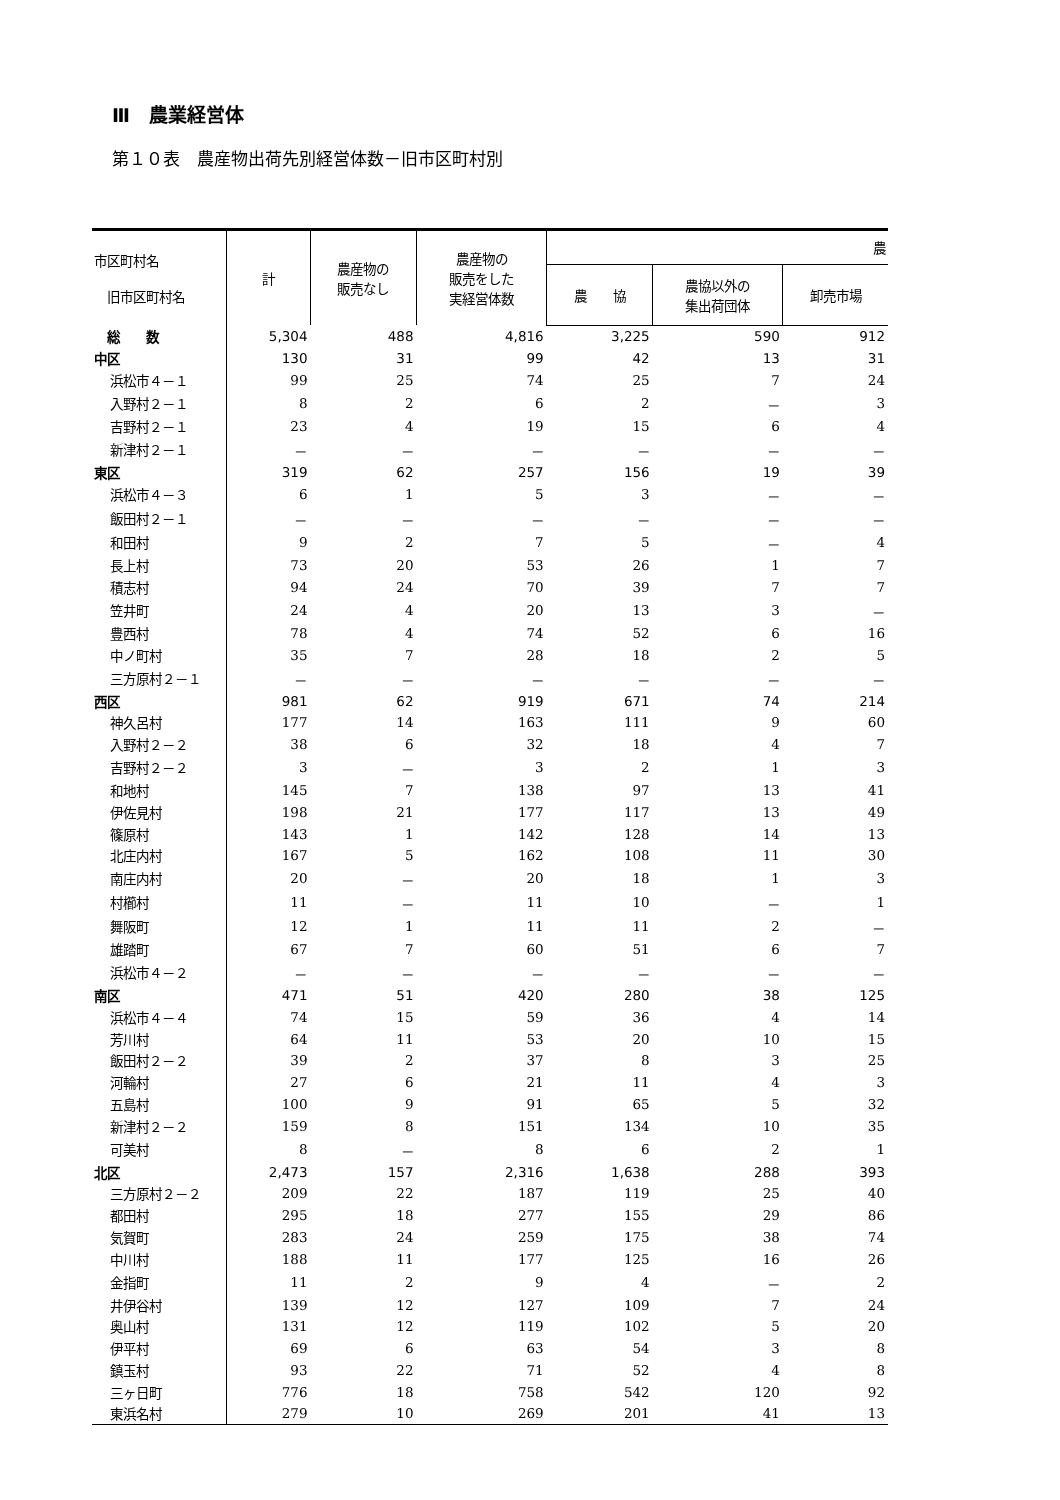Ⅲ　農業経営体
第１０表　農産物出荷先別経営体数－旧市区町村別
| 市区町村名 旧市区町村名 | 計 | 農産物の 販売なし | 農産物の 販売をした 実経営体数 | 農 | | |
| --- | --- | --- | --- | --- | --- | --- |
| | | | | 農 協 | 農協以外の 集出荷団体 | 卸売市場 |
| 総 数 | 5,304 | 488 | 4,816 | 3,225 | 590 | 912 |
| 中区 | 130 | 31 | 99 | 42 | 13 | 31 |
| 浜松市４－１ | 99 | 25 | 74 | 25 | 7 | 24 |
| 入野村２－１ | 8 | 2 | 6 | 2 | － | 3 |
| 吉野村２－１ | 23 | 4 | 19 | 15 | 6 | 4 |
| 新津村２－１ | － | － | － | － | － | － |
| 東区 | 319 | 62 | 257 | 156 | 19 | 39 |
| 浜松市４－３ | 6 | 1 | 5 | 3 | － | － |
| 飯田村２－１ | － | － | － | － | － | － |
| 和田村 | 9 | 2 | 7 | 5 | － | 4 |
| 長上村 | 73 | 20 | 53 | 26 | 1 | 7 |
| 積志村 | 94 | 24 | 70 | 39 | 7 | 7 |
| 笠井町 | 24 | 4 | 20 | 13 | 3 | － |
| 豊西村 | 78 | 4 | 74 | 52 | 6 | 16 |
| 中ノ町村 | 35 | 7 | 28 | 18 | 2 | 5 |
| 三方原村２－１ | － | － | － | － | － | － |
| 西区 | 981 | 62 | 919 | 671 | 74 | 214 |
| 神久呂村 | 177 | 14 | 163 | 111 | 9 | 60 |
| 入野村２－２ | 38 | 6 | 32 | 18 | 4 | 7 |
| 吉野村２－２ | 3 | － | 3 | 2 | 1 | 3 |
| 和地村 | 145 | 7 | 138 | 97 | 13 | 41 |
| 伊佐見村 | 198 | 21 | 177 | 117 | 13 | 49 |
| 篠原村 | 143 | 1 | 142 | 128 | 14 | 13 |
| 北庄内村 | 167 | 5 | 162 | 108 | 11 | 30 |
| 南庄内村 | 20 | － | 20 | 18 | 1 | 3 |
| 村櫛村 | 11 | － | 11 | 10 | － | 1 |
| 舞阪町 | 12 | 1 | 11 | 11 | 2 | － |
| 雄踏町 | 67 | 7 | 60 | 51 | 6 | 7 |
| 浜松市４－２ | － | － | － | － | － | － |
| 南区 | 471 | 51 | 420 | 280 | 38 | 125 |
| 浜松市４－４ | 74 | 15 | 59 | 36 | 4 | 14 |
| 芳川村 | 64 | 11 | 53 | 20 | 10 | 15 |
| 飯田村２－２ | 39 | 2 | 37 | 8 | 3 | 25 |
| 河輪村 | 27 | 6 | 21 | 11 | 4 | 3 |
| 五島村 | 100 | 9 | 91 | 65 | 5 | 32 |
| 新津村２－２ | 159 | 8 | 151 | 134 | 10 | 35 |
| 可美村 | 8 | － | 8 | 6 | 2 | 1 |
| 北区 | 2,473 | 157 | 2,316 | 1,638 | 288 | 393 |
| 三方原村２－２ | 209 | 22 | 187 | 119 | 25 | 40 |
| 都田村 | 295 | 18 | 277 | 155 | 29 | 86 |
| 気賀町 | 283 | 24 | 259 | 175 | 38 | 74 |
| 中川村 | 188 | 11 | 177 | 125 | 16 | 26 |
| 金指町 | 11 | 2 | 9 | 4 | － | 2 |
| 井伊谷村 | 139 | 12 | 127 | 109 | 7 | 24 |
| 奥山村 | 131 | 12 | 119 | 102 | 5 | 20 |
| 伊平村 | 69 | 6 | 63 | 54 | 3 | 8 |
| 鎮玉村 | 93 | 22 | 71 | 52 | 4 | 8 |
| 三ヶ日町 | 776 | 18 | 758 | 542 | 120 | 92 |
| 東浜名村 | 279 | 10 | 269 | 201 | 41 | 13 |